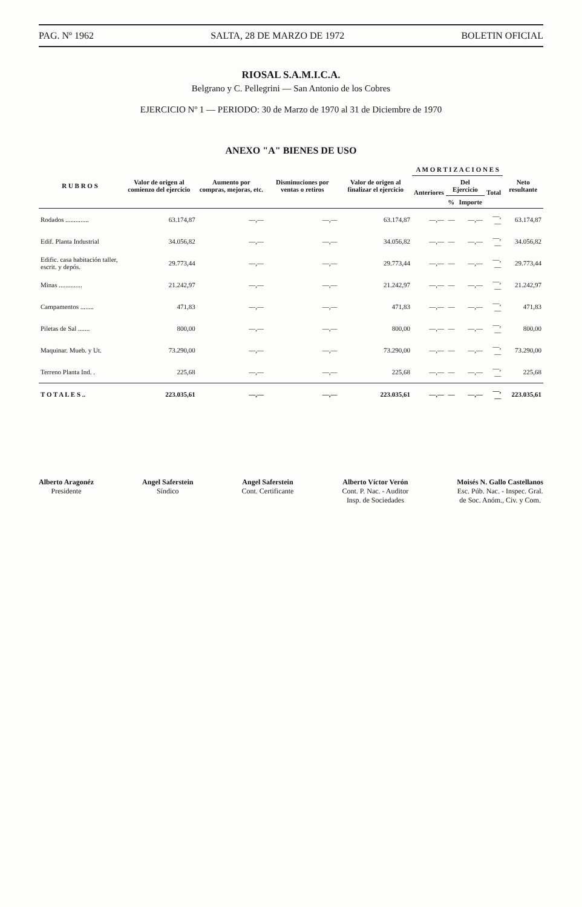PAG. Nº 1962 SALTA, 28 DE MARZO DE 1972 BOLETIN OFICIAL
RIOSAL S.A.M.I.C.A.
Belgrano y C. Pellegrini — San Antonio de los Cobres
EJERCICIO Nº 1 — PERIODO: 30 de Marzo de 1970 al 31 de Diciembre de 1970
ANEXO "A" BIENES DE USO
| R U B R O S | Valor de origen al comienzo del ejercicio | Aumento por compras, mejoras, etc. | Disminuciones por ventas o retiros | Valor de origen al finalizar el ejercicio | A M O R T I Z A C I O N E S | | | | Neto resultante |
| --- | --- | --- | --- | --- | --- | --- | --- | --- | --- |
| | | | | | Anteriores | Del Ejercicio | | Total | |
| | | | | | | % | Importe | | |
| Rodados .............. | 63.174,87 | —,— | —,— | 63.174,87 | —,— | — | —,— | —,— | 63.174,87 |
| Edif. Planta Industrial | 34.056,82 | —,— | —,— | 34.056,82 | —,— | — | —,— | —,— | 34.056,82 |
| Edific. casa habitación taller, escrit. y depós. | 29.773,44 | —,— | —,— | 29.773,44 | —,— | — | —,— | —,— | 29.773,44 |
| Minas .............. | 21.242,97 | —,— | —,— | 21.242,97 | —,— | — | —,— | —,— | 21.242,97 |
| Campamentos ........ | 471,83 | —,— | —,— | 471,83 | —,— | — | —,— | —,— | 471,83 |
| Piletas de Sal ....... | 800,00 | —,— | —,— | 800,00 | —,— | — | —,— | —,— | 800,00 |
| Maquinar. Mueb. y Ut. | 73.290,00 | —,— | —,— | 73.290,00 | —,— | — | —,— | —,— | 73.290,00 |
| Terreno Planta Ind. . | 225,68 | —,— | —,— | 225,68 | —,— | — | —,— | —,— | 225,68 |
| T O T A L E S .. | 223.035,61 | —,— | —,— | 223.035,61 | —,— | — | —,— | —,— | 223.035,61 |
Alberto Aragonéz
Presidente
Angel Saferstein
Síndico
Angel Saferstein
Cont. Certificante
Alberto Víctor Verón
Cont. P. Nac. - Auditor
Insp. de Sociedades
Moisés N. Gallo Castellanos
Esc. Púb. Nac. - Inspec. Gral.
de Soc. Anóm., Civ. y Com.